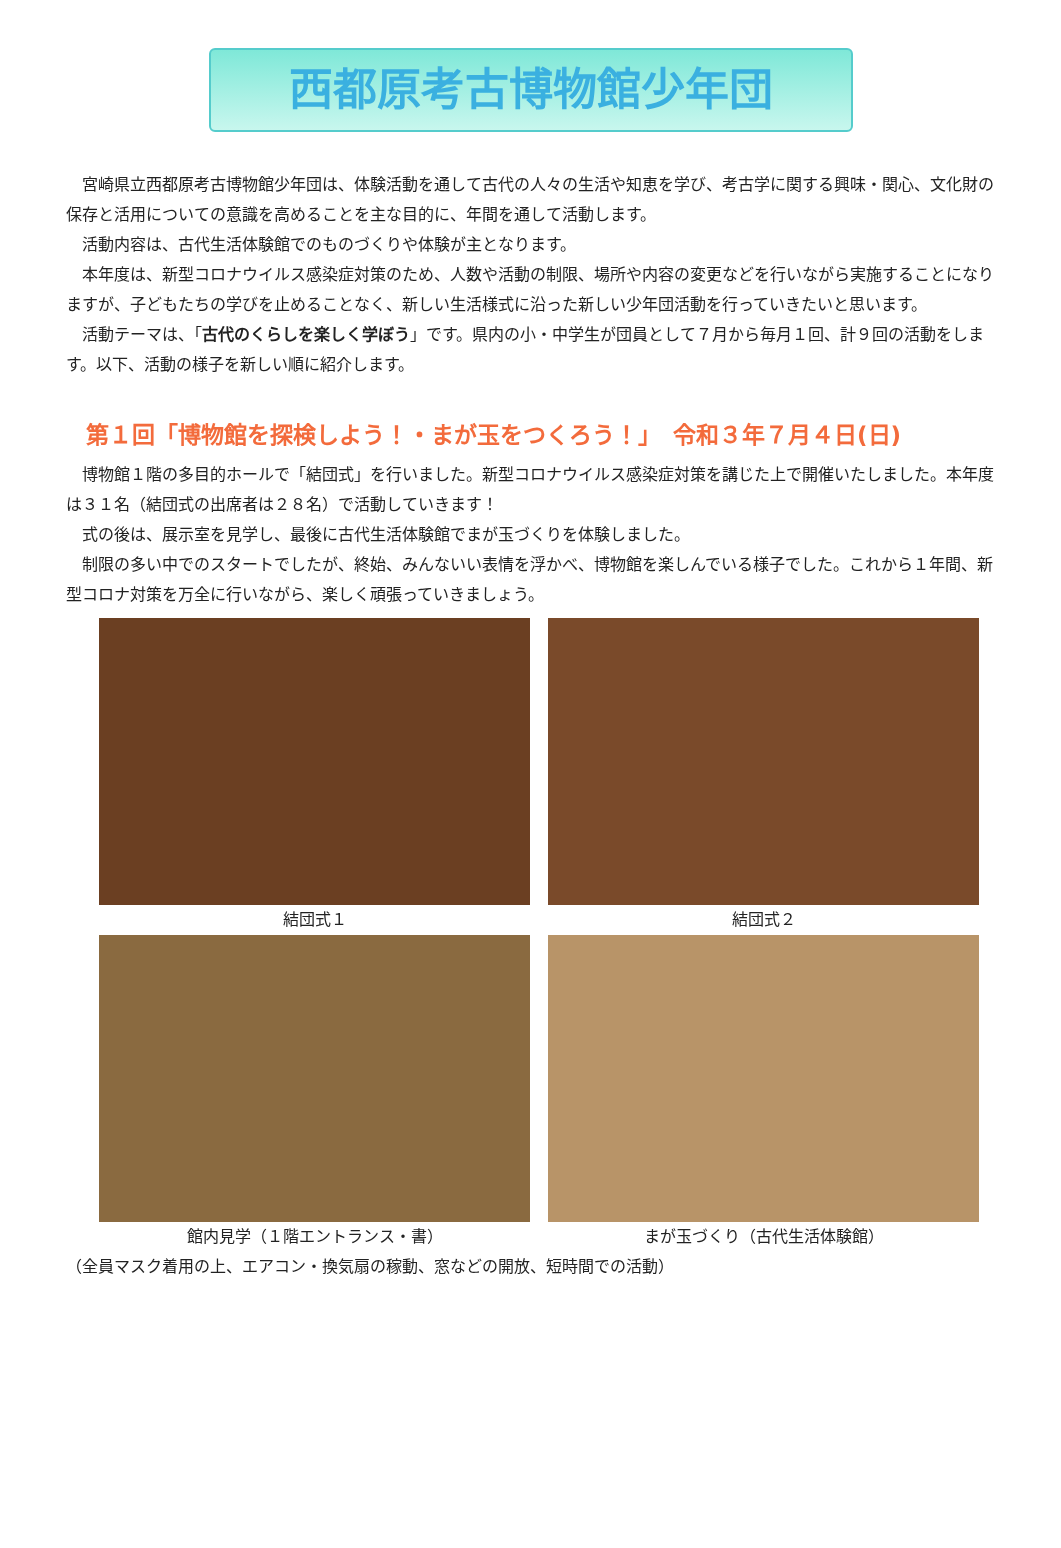西都原考古博物館少年団
宮崎県立西都原考古博物館少年団は、体験活動を通して古代の人々の生活や知恵を学び、考古学に関する興味・関心、文化財の保存と活用についての意識を高めることを主な目的に、年間を通して活動します。
活動内容は、古代生活体験館でのものづくりや体験が主となります。
本年度は、新型コロナウイルス感染症対策のため、人数や活動の制限、場所や内容の変更などを行いながら実施することになりますが、子どもたちの学びを止めることなく、新しい生活様式に沿った新しい少年団活動を行っていきたいと思います。
活動テーマは、「古代のくらしを楽しく学ぼう」です。県内の小・中学生が団員として７月から毎月１回、計９回の活動をします。以下、活動の様子を新しい順に紹介します。
第１回「博物館を探検しよう！・まが玉をつくろう！」　令和３年７月４日(日)
博物館１階の多目的ホールで「結団式」を行いました。新型コロナウイルス感染症対策を講じた上で開催いたしました。本年度は３１名（結団式の出席者は２８名）で活動していきます！
式の後は、展示室を見学し、最後に古代生活体験館でまが玉づくりを体験しました。
制限の多い中でのスタートでしたが、終始、みんないい表情を浮かべ、博物館を楽しんでいる様子でした。これから１年間、新型コロナ対策を万全に行いながら、楽しく頑張っていきましょう。
結団式１
結団式２
館内見学（１階エントランス・書）
まが玉づくり（古代生活体験館）
（全員マスク着用の上、エアコン・換気扇の稼動、窓などの開放、短時間での活動）